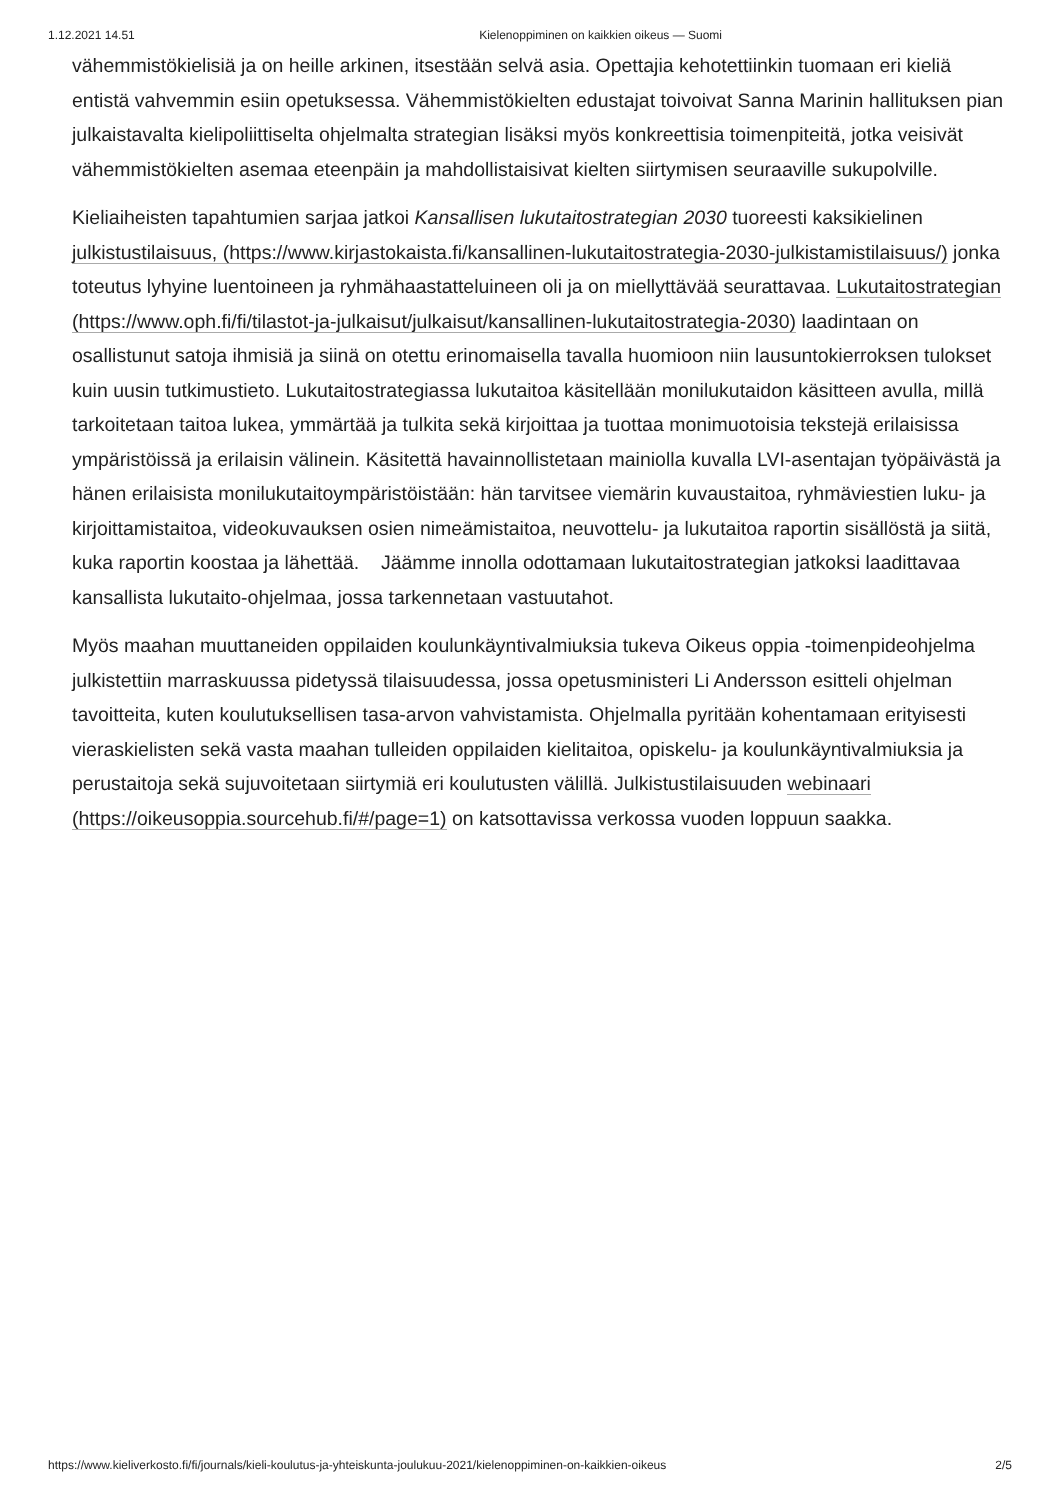1.12.2021 14.51 Kielenoppiminen on kaikkien oikeus — Suomi
vähemmistökielisiä ja on heille arkinen, itsestään selvä asia. Opettajia kehotettiinkin tuomaan eri kieliä entistä vahvemmin esiin opetuksessa. Vähemmistökielten edustajat toivoivat Sanna Marinin hallituksen pian julkaistavalta kielipoliittiselta ohjelmalta strategian lisäksi myös konkreettisia toimenpiteitä, jotka veisivät vähemmistökielten asemaa eteenpäin ja mahdollistaisivat kielten siirtymisen seuraaville sukupolville.
Kieliaiheisten tapahtumien sarjaa jatkoi Kansallisen lukutaitostrategian 2030 tuoreesti kaksikielinen julkistustilaisuus, (https://www.kirjastokaista.fi/kansallinen-lukutaitostrategia-2030-julkistamistilaisuus/) jonka toteutus lyhyine luentoineen ja ryhmähaastatteluineen oli ja on miellyttävää seurattavaa. Lukutaitostrategian (https://www.oph.fi/fi/tilastot-ja-julkaisut/julkaisut/kansallinen-lukutaitostrategia-2030) laadintaan on osallistunut satoja ihmisiä ja siinä on otettu erinomaisella tavalla huomioon niin lausuntokierroksen tulokset kuin uusin tutkimustieto. Lukutaitostrategiassa lukutaitoa käsitellään monilukutaidon käsitteen avulla, millä tarkoitetaan taitoa lukea, ymmärtää ja tulkita sekä kirjoittaa ja tuottaa monimuotoisia tekstejä erilaisissa ympäristöissä ja erilaisin välinein. Käsitettä havainnollistetaan mainiolla kuvalla LVI-asentajan työpäivästä ja hänen erilaisista monilukutaitoympäristöistään: hän tarvitsee viemärin kuvaustaitoa, ryhmäviestien luku- ja kirjoittamistaitoa, videokuvauksen osien nimeämistaitoa, neuvottelu- ja lukutaitoa raportin sisällöstä ja siitä, kuka raportin koostaa ja lähettää. Jäämme innolla odottamaan lukutaitostrategian jatkoksi laadittavaa kansallista lukutaito-ohjelmaa, jossa tarkennetaan vastuutahot.
Myös maahan muuttaneiden oppilaiden koulunkäyntivalmiuksia tukeva Oikeus oppia -toimenpideohjelma julkistettiin marraskuussa pidetyssä tilaisuudessa, jossa opetusministeri Li Andersson esitteli ohjelman tavoitteita, kuten koulutuksellisen tasa-arvon vahvistamista. Ohjelmalla pyritään kohentamaan erityisesti vieraskielisten sekä vasta maahan tulleiden oppilaiden kielitaitoa, opiskelu- ja koulunkäyntivalmiuksia ja perustaitoja sekä sujuvoitetaan siirtymiä eri koulutusten välillä. Julkistustilaisuuden webinaari (https://oikeusoppia.sourcehub.fi/#/page=1) on katsottavissa verkossa vuoden loppuun saakka.
https://www.kieliverkosto.fi/fi/journals/kieli-koulutus-ja-yhteiskunta-joulukuu-2021/kielenoppiminen-on-kaikkien-oikeus 2/5